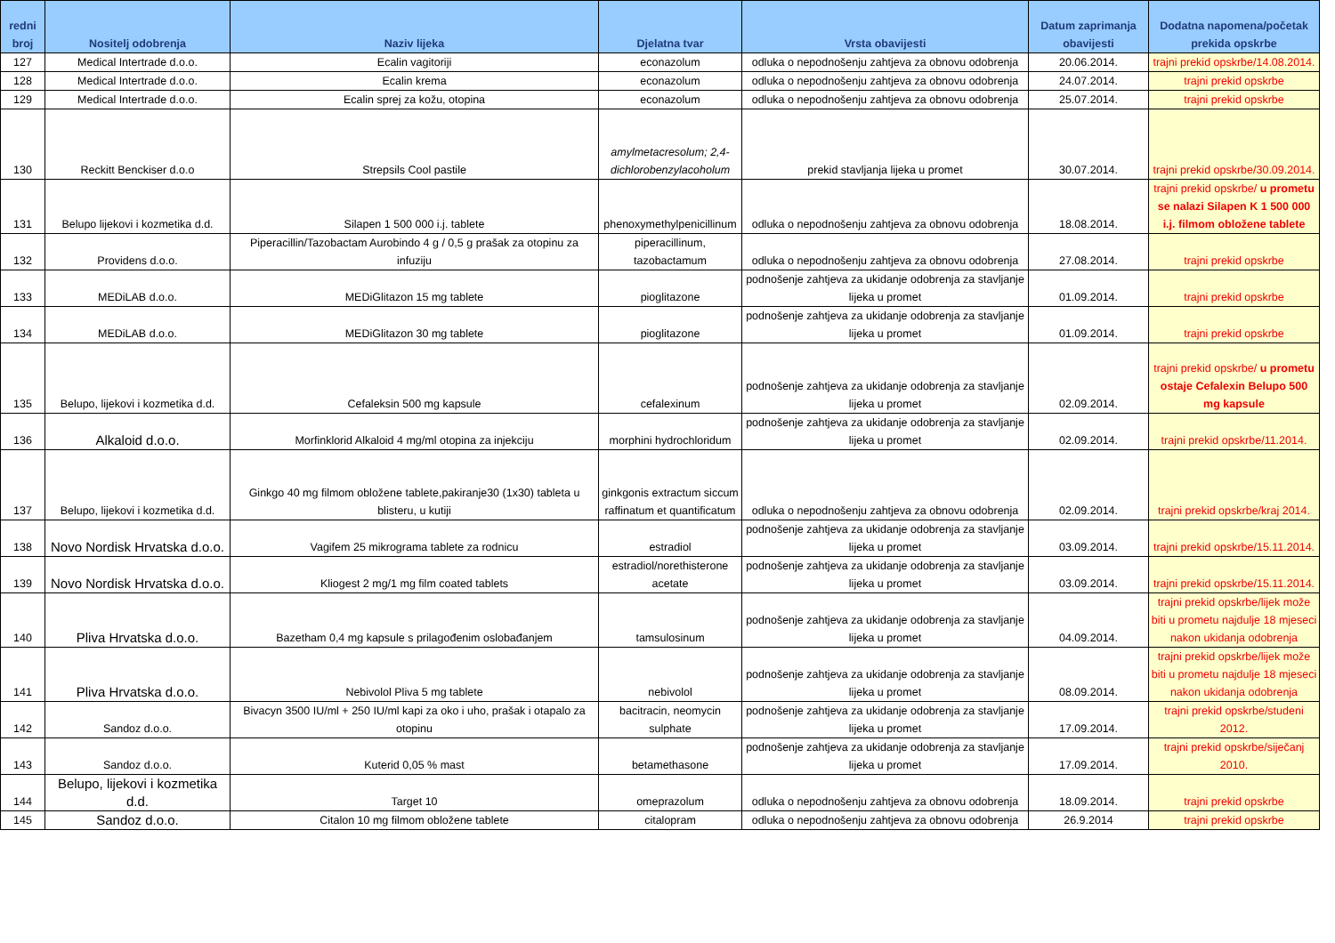| redni broj | Nositelj odobrenja | Naziv lijeka | Djelatna tvar | Vrsta obavijesti | Datum zaprimanja obavijesti | Dodatna napomena/početak prekida opskrbe |
| --- | --- | --- | --- | --- | --- | --- |
| 127 | Medical Intertrade d.o.o. | Ecalin vagitoriji | econazolum | odluka o nepodnošenju zahtjeva za obnovu odobrenja | 20.06.2014. | trajni prekid opskrbe/14.08.2014. |
| 128 | Medical Intertrade d.o.o. | Ecalin krema | econazolum | odluka o nepodnošenju zahtjeva za obnovu odobrenja | 24.07.2014. | trajni prekid opskrbe |
| 129 | Medical Intertrade d.o.o. | Ecalin sprej za kožu, otopina | econazolum | odluka o nepodnošenju zahtjeva za obnovu odobrenja | 25.07.2014. | trajni prekid opskrbe |
| 130 | Reckitt Benckiser d.o.o | Strepsils Cool pastile | amylmetacresolum; 2,4-dichlorobenzylacoholum | prekid stavljanja lijeka u promet | 30.07.2014. | trajni prekid opskrbe/30.09.2014. |
| 131 | Belupo lijekovi i kozmetika d.d. | Silapen 1 500 000 i.j. tablete | phenoxymethylpenicillinum | odluka o nepodnošenju zahtjeva za obnovu odobrenja | 18.08.2014. | trajni prekid opskrbe/ u prometu se nalazi Silapen K 1 500 000 i.j. filmom obložene tablete |
| 132 | Providens d.o.o. | Piperacillin/Tazobactam Aurobindo 4 g / 0,5 g prašak za otopinu za infuziju | piperacillinum, tazobactamum | odluka o nepodnošenju zahtjeva za obnovu odobrenja | 27.08.2014. | trajni prekid opskrbe |
| 133 | MEDiLAB d.o.o. | MEDiGlitazon 15 mg tablete | pioglitazone | podnošenje zahtjeva za ukidanje odobrenja za stavljanje lijeka u promet | 01.09.2014. | trajni prekid opskrbe |
| 134 | MEDiLAB d.o.o. | MEDiGlitazon 30 mg tablete | pioglitazone | podnošenje zahtjeva za ukidanje odobrenja za stavljanje lijeka u promet | 01.09.2014. | trajni prekid opskrbe |
| 135 | Belupo, lijekovi i kozmetika d.d. | Cefaleksin 500 mg kapsule | cefalexinum | podnošenje zahtjeva za ukidanje odobrenja za stavljanje lijeka u promet | 02.09.2014. | trajni prekid opskrbe/ u prometu ostaje Cefalexin Belupo 500 mg kapsule |
| 136 | Alkaloid d.o.o. | Morfinklorid Alkaloid 4 mg/ml otopina za injekciju | morphini hydrochloridum | podnošenje zahtjeva za ukidanje odobrenja za stavljanje lijeka u promet | 02.09.2014. | trajni prekid opskrbe/11.2014. |
| 137 | Belupo, lijekovi i kozmetika d.d. | Ginkgo 40 mg filmom obložene tablete,pakiranje30 (1x30) tableta u blisteru, u kutiji | ginkgonis extractum siccum raffinatum et quantificatum | odluka o nepodnošenju zahtjeva za obnovu odobrenja | 02.09.2014. | trajni prekid opskrbe/kraj 2014. |
| 138 | Novo Nordisk Hrvatska d.o.o. | Vagifem 25 mikrograma tablete za rodnicu | estradiol | podnošenje zahtjeva za ukidanje odobrenja za stavljanje lijeka u promet | 03.09.2014. | trajni prekid opskrbe/15.11.2014. |
| 139 | Novo Nordisk Hrvatska d.o.o. | Kliogest 2 mg/1 mg film coated tablets | estradiol/norethisterone acetate | podnošenje zahtjeva za ukidanje odobrenja za stavljanje lijeka u promet | 03.09.2014. | trajni prekid opskrbe/15.11.2014. |
| 140 | Pliva Hrvatska d.o.o. | Bazetham 0,4 mg kapsule s prilagođenim oslobađanjem | tamsulosinum | podnošenje zahtjeva za ukidanje odobrenja za stavljanje lijeka u promet | 04.09.2014. | trajni prekid opskrbe/lijek može biti u prometu najdulje 18 mjeseci nakon ukidanja odobrenja |
| 141 | Pliva Hrvatska d.o.o. | Nebivolol Pliva 5 mg tablete | nebivolol | podnošenje zahtjeva za ukidanje odobrenja za stavljanje lijeka u promet | 08.09.2014. | trajni prekid opskrbe/lijek može biti u prometu najdulje 18 mjeseci nakon ukidanja odobrenja |
| 142 | Sandoz d.o.o. | Bivacyn 3500 IU/ml + 250 IU/ml kapi za oko i uho, prašak i otapalo za otopinu | bacitracin, neomycin sulphate | podnošenje zahtjeva za ukidanje odobrenja za stavljanje lijeka u promet | 17.09.2014. | trajni prekid opskrbe/studeni 2012. |
| 143 | Sandoz d.o.o. | Kuterid 0,05 % mast | betamethasone | podnošenje zahtjeva za ukidanje odobrenja za stavljanje lijeka u promet | 17.09.2014. | trajni prekid opskrbe/siječanj 2010. |
| 144 | Belupo, lijekovi i kozmetika d.d. | Target 10 | omeprazolum | odluka o nepodnošenju zahtjeva za obnovu odobrenja | 18.09.2014. | trajni prekid opskrbe |
| 145 | Sandoz d.o.o. | Citalon 10 mg filmom obložene tablete | citalopram | odluka o nepodnošenju zahtjeva za obnovu odobrenja | 26.9.2014 | trajni prekid opskrbe |